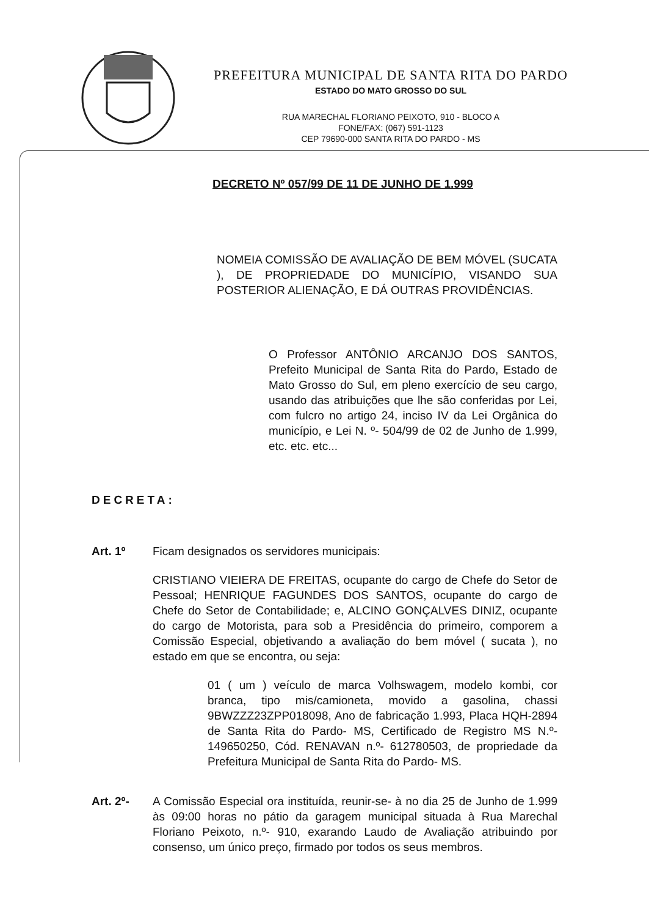PREFEITURA MUNICIPAL DE SANTA RITA DO PARDO
ESTADO DO MATO GROSSO DO SUL
RUA MARECHAL FLORIANO PEIXOTO, 910 - BLOCO A
FONE/FAX: (067) 591-1123
CEP 79690-000 SANTA RITA DO PARDO - MS
DECRETO Nº 057/99 DE 11 DE JUNHO DE 1.999
NOMEIA COMISSÃO DE AVALIAÇÃO DE BEM MÓVEL (SUCATA ), DE PROPRIEDADE DO MUNICÍPIO, VISANDO SUA POSTERIOR ALIENAÇÃO, E DÁ OUTRAS PROVIDÊNCIAS.
O Professor ANTÔNIO ARCANJO DOS SANTOS, Prefeito Municipal de Santa Rita do Pardo, Estado de Mato Grosso do Sul, em pleno exercício de seu cargo, usando das atribuições que lhe são conferidas por Lei, com fulcro no artigo 24, inciso IV da Lei Orgânica do município, e Lei N. º- 504/99 de 02 de Junho de 1.999, etc. etc. etc...
DECRETA:
Art. 1º Ficam designados os servidores municipais:
CRISTIANO VIEIERA DE FREITAS, ocupante do cargo de Chefe do Setor de Pessoal; HENRIQUE FAGUNDES DOS SANTOS, ocupante do cargo de Chefe do Setor de Contabilidade; e, ALCINO GONÇALVES DINIZ, ocupante do cargo de Motorista, para sob a Presidência do primeiro, comporem a Comissão Especial, objetivando a avaliação do bem móvel ( sucata ), no estado em que se encontra, ou seja:
01 ( um ) veículo de marca Volhswagem, modelo kombi, cor branca, tipo mis/camioneta, movido a gasolina, chassi 9BWZZZ23ZPP018098, Ano de fabricação 1.993, Placa HQH-2894 de Santa Rita do Pardo- MS, Certificado de Registro MS N.º- 149650250, Cód. RENAVAN n.º- 612780503, de propriedade da Prefeitura Municipal de Santa Rita do Pardo- MS.
Art. 2º- A Comissão Especial ora instituída, reunir-se- à no dia 25 de Junho de 1.999 às 09:00 horas no pátio da garagem municipal situada à Rua Marechal Floriano Peixoto, n.º- 910, exarando Laudo de Avaliação atribuindo por consenso, um único preço, firmado por todos os seus membros.